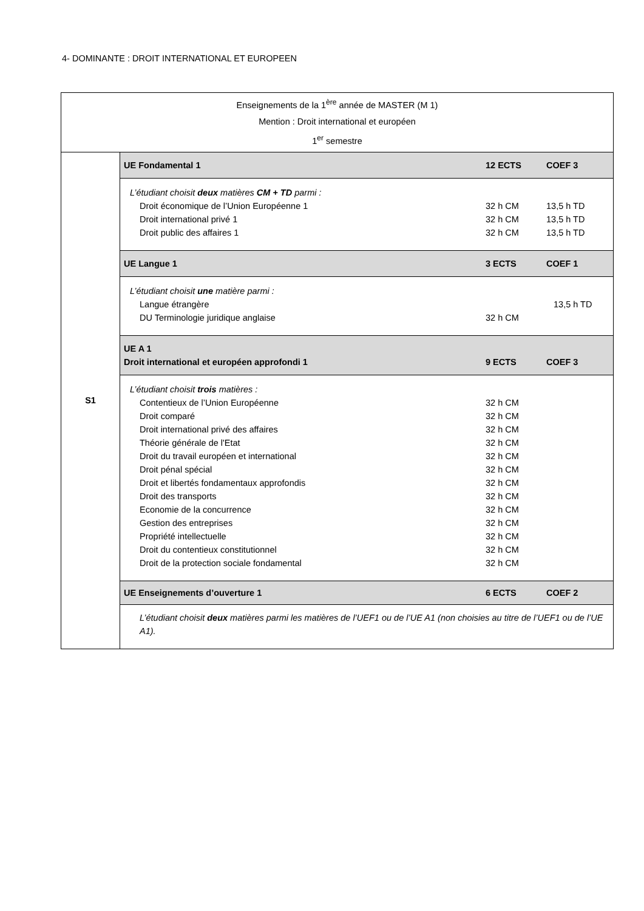4- DOMINANTE : DROIT INTERNATIONAL ET EUROPEEN
| Enseignements de la 1<sup>ère</sup> année de MASTER (M 1) Mention : Droit international et européen 1<sup>er</sup> semestre | |
| S1 | UE Fondamental 1 12 ECTS COEF 3 |
| | L’étudiant choisit deux matières CM + TD parmi : Droit économique de l’Union Européenne 1 32 h CM 13,5 h TD Droit international privé 1 32 h CM 13,5 h TD Droit public des affaires 1 32 h CM 13,5 h TD |
| | UE Langue 1 3 ECTS COEF 1 |
| | L’étudiant choisit une matière parmi : Langue étrangère 13,5 h TD DU Terminologie juridique anglaise 32 h CM |
| | UE A 1 Droit international et européen approfondi 1 9 ECTS COEF 3 |
| | L’étudiant choisit trois matières : Contentieux de l’Union Européenne 32 h CM Droit comparé 32 h CM Droit international privé des affaires 32 h CM Théorie générale de l'Etat 32 h CM Droit du travail européen et international 32 h CM Droit pénal spécial 32 h CM Droit et libertés fondamentaux approfondis 32 h CM Droit des transports 32 h CM Economie de la concurrence 32 h CM Gestion des entreprises 32 h CM Propriété intellectuelle 32 h CM Droit du contentieux constitutionnel 32 h CM Droit de la protection sociale fondamental 32 h CM |
| | UE Enseignements d’ouverture 1 6 ECTS COEF 2 |
| | L’étudiant choisit deux matières parmi les matières de l’UEF1 ou de l’UE A1 (non choisies au titre de l’UEF1 ou de l’UE A1). |